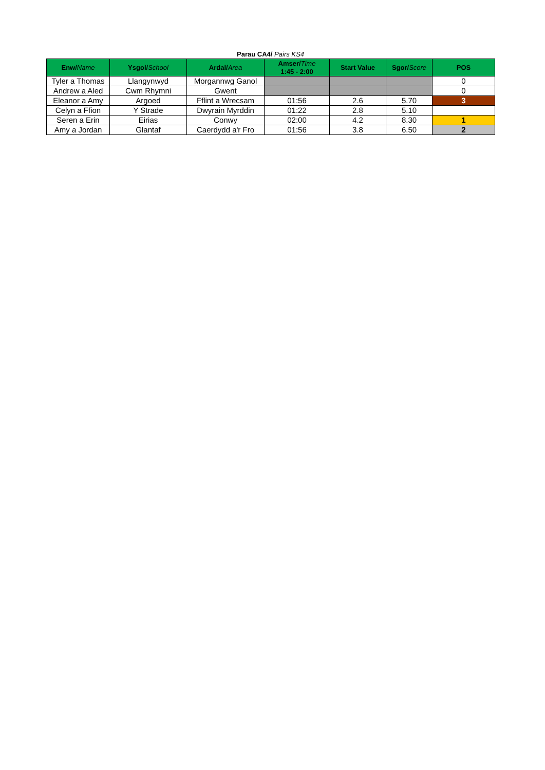Parau CA4/ Pairs KS4
| Enw/ Name | Ysgol/ School | Ardal/ Area | Amser/ Time 1:45 - 2:00 | Start Value | Sgor/ Score | POS |
| --- | --- | --- | --- | --- | --- | --- |
| Tyler a Thomas | Llangynwyd | Morgannwg Ganol | | | | 0 |
| Andrew a Aled | Cwm Rhymni | Gwent | | | | 0 |
| Eleanor a Amy | Argoed | Fflint a Wrecsam | 01:56 | 2.6 | 5.70 | 3 |
| Celyn a Ffion | Y Strade | Dwyrain Myrddin | 01:22 | 2.8 | 5.10 | |
| Seren a Erin | Eirias | Conwy | 02:00 | 4.2 | 8.30 | 1 |
| Amy a Jordan | Glantaf | Caerdydd a'r Fro | 01:56 | 3.8 | 6.50 | 2 |